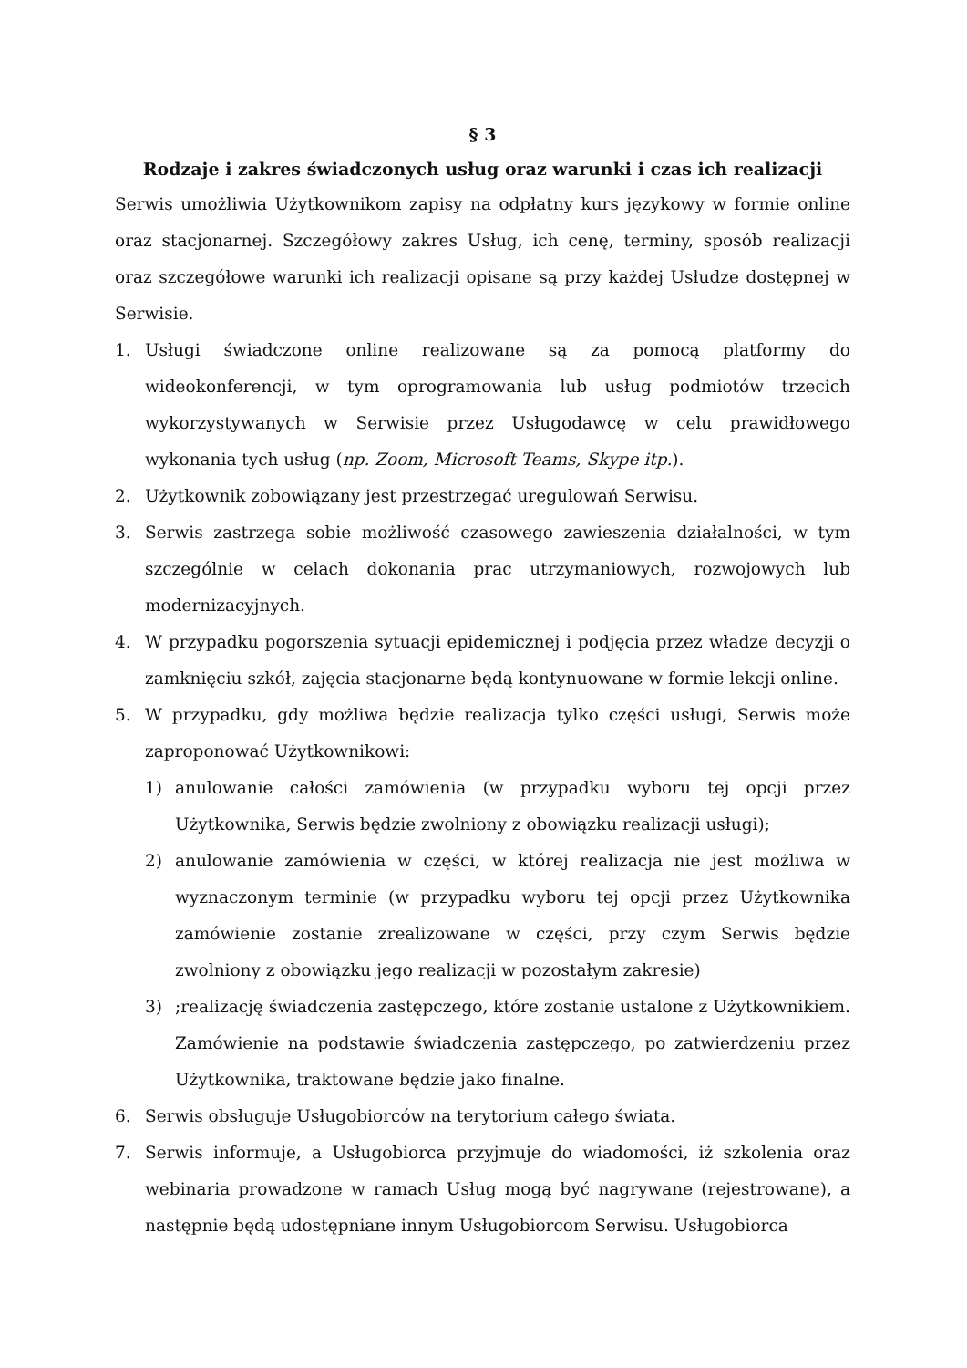§ 3
Rodzaje i zakres świadczonych usług oraz warunki i czas ich realizacji
Serwis umożliwia Użytkownikom zapisy na odpłatny kurs językowy w formie online oraz stacjonarnej. Szczegółowy zakres Usług, ich cenę, terminy, sposób realizacji oraz szczegółowe warunki ich realizacji opisane są przy każdej Usłudze dostępnej w Serwisie.
1. Usługi świadczone online realizowane są za pomocą platformy do wideokonferencji, w tym oprogramowania lub usług podmiotów trzecich wykorzystywanych w Serwisie przez Usługodawcę w celu prawidłowego wykonania tych usług (np. Zoom, Microsoft Teams, Skype itp.).
2. Użytkownik zobowiązany jest przestrzegać uregulowań Serwisu.
3. Serwis zastrzega sobie możliwość czasowego zawieszenia działalności, w tym szczególnie w celach dokonania prac utrzymaniowych, rozwojowych lub modernizacyjnych.
4. W przypadku pogorszenia sytuacji epidemicznej i podjęcia przez władze decyzji o zamknięciu szkół, zajęcia stacjonarne będą kontynuowane w formie lekcji online.
5. W przypadku, gdy możliwa będzie realizacja tylko części usługi, Serwis może zaproponować Użytkownikowi:
1) anulowanie całości zamówienia (w przypadku wyboru tej opcji przez Użytkownika, Serwis będzie zwolniony z obowiązku realizacji usługi);
2) anulowanie zamówienia w części, w której realizacja nie jest możliwa w wyznaczonym terminie (w przypadku wyboru tej opcji przez Użytkownika zamówienie zostanie zrealizowane w części, przy czym Serwis będzie zwolniony z obowiązku jego realizacji w pozostałym zakresie)
3);realizację świadczenia zastępczego, które zostanie ustalone z Użytkownikiem. Zamówienie na podstawie świadczenia zastępczego, po zatwierdzeniu przez Użytkownika, traktowane będzie jako finalne.
6. Serwis obsługuje Usługobiorców na terytorium całego świata.
7. Serwis informuje, a Usługobiorca przyjmuje do wiadomości, iż szkolenia oraz webinaria prowadzone w ramach Usług mogą być nagrywane (rejestrowane), a następnie będą udostępniane innym Usługobiorcom Serwisu. Usługobiorca